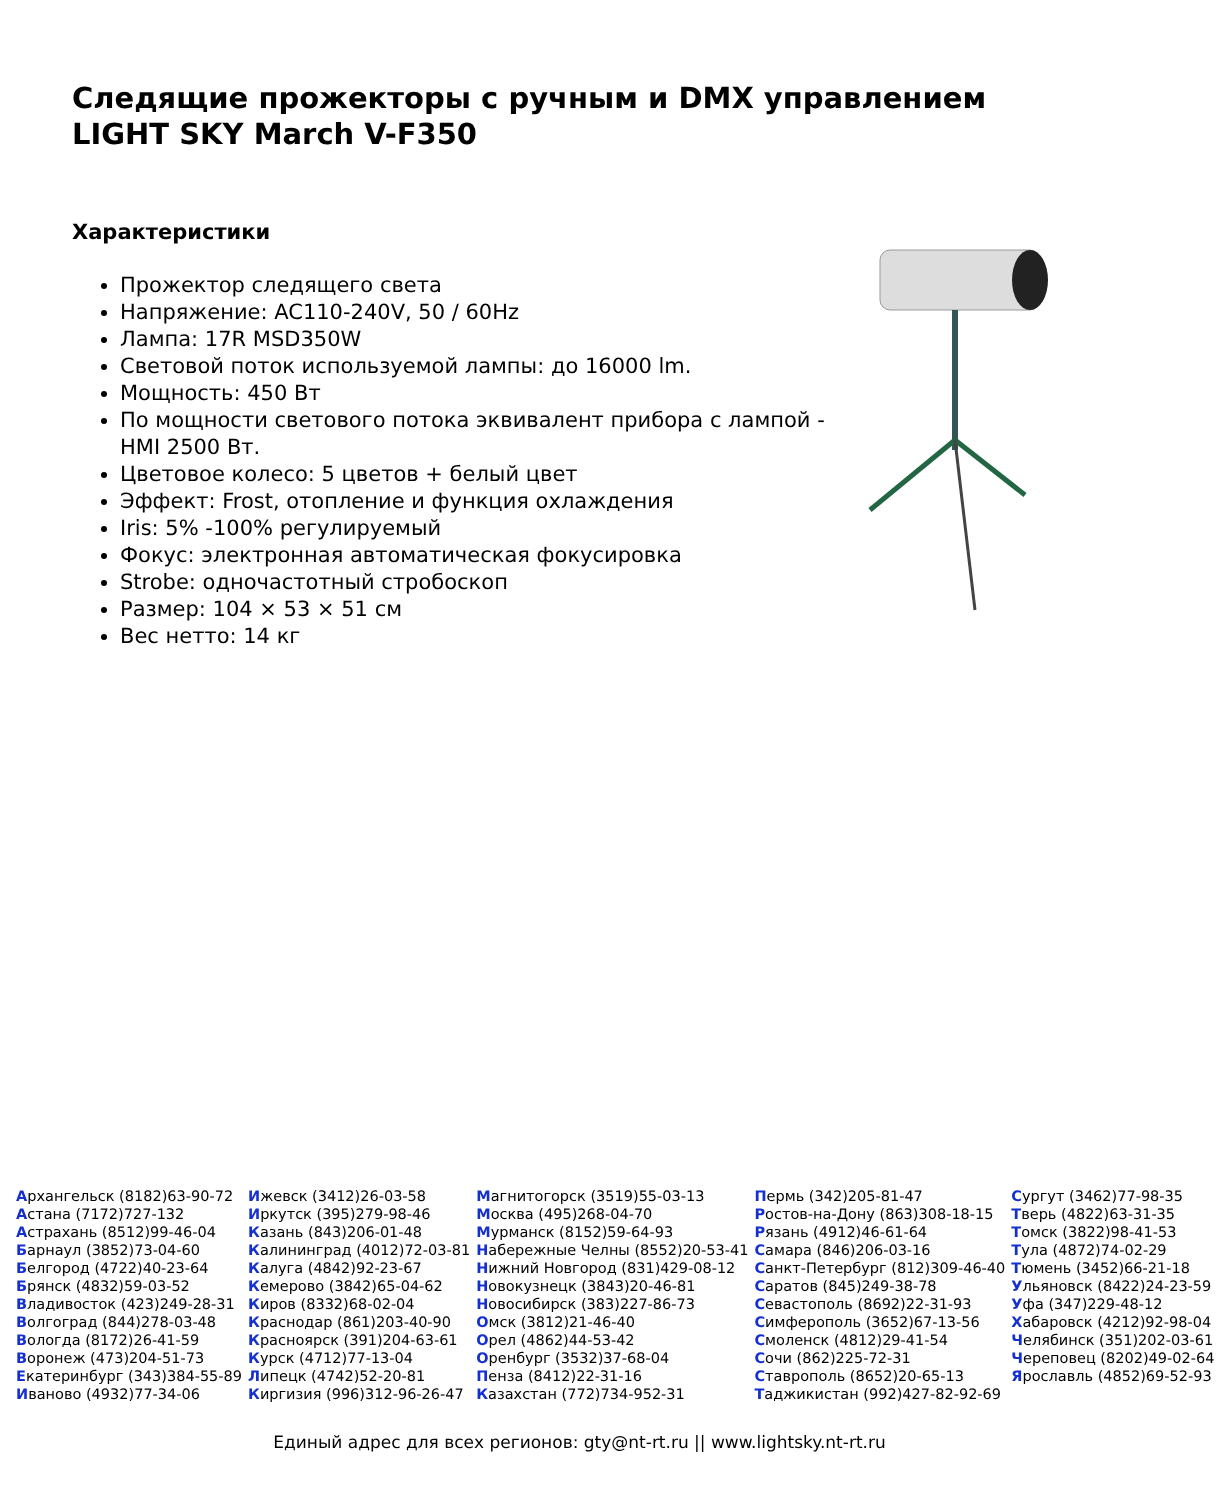Следящие прожекторы с ручным и DMX управлением
LIGHT SKY March V-F350
Характеристики
Прожектор следящего света
Напряжение: AC110-240V, 50 / 60Hz
Лампа: 17R MSD350W
Световой поток используемой лампы: до 16000 lm.
Мощность: 450 Вт
По мощности светового потока эквивалент прибора с лампой -HMI 2500 Вт.
Цветовое колесо: 5 цветов + белый цвет
Эффект: Frost, отопление и функция охлаждения
Iris: 5% -100% регулируемый
Фокус: электронная автоматическая фокусировка
Strobe: одночастотный стробоскоп
Размер: 104 × 53 × 51 см
Вес нетто: 14 кг
| А рхангельск (8182)63-90-72 | И жевск (3412)26-03-58 | М агнитогорск (3519)55-03-13 | П ермь (342)205-81-47 | С ургут (3462)77-98-35 |
| А стана (7172)727-132 | И ркутск (395)279-98-46 | М осква (495)268-04-70 | Р остов-на-Дону (863)308-18-15 | Т верь (4822)63-31-35 |
| А страхань (8512)99-46-04 | К азань (843)206-01-48 | М урманск (8152)59-64-93 | Р язань (4912)46-61-64 | Т омск (3822)98-41-53 |
| Б арнаул (3852)73-04-60 | К алининград (4012)72-03-81 | Н абережные Челны (8552)20-53-41 | С амара (846)206-03-16 | Т ула (4872)74-02-29 |
| Б елгород (4722)40-23-64 | К алуга (4842)92-23-67 | Н ижний Новгород (831)429-08-12 | С анкт-Петербург (812)309-46-40 | Т юмень (3452)66-21-18 |
| Б рянск (4832)59-03-52 | К емерово (3842)65-04-62 | Н овокузнецк (3843)20-46-81 | С аратов (845)249-38-78 | У льяновск (8422)24-23-59 |
| В ладивосток (423)249-28-31 | К иров (8332)68-02-04 | Н овосибирск (383)227-86-73 | С евастополь (8692)22-31-93 | У фа (347)229-48-12 |
| В олгоград (844)278-03-48 | К раснодар (861)203-40-90 | О мск (3812)21-46-40 | С имферополь (3652)67-13-56 | Х абаровск (4212)92-98-04 |
| В ологда (8172)26-41-59 | К расноярск (391)204-63-61 | О рел (4862)44-53-42 | С моленск (4812)29-41-54 | Ч елябинск (351)202-03-61 |
| В оронеж (473)204-51-73 | К урск (4712)77-13-04 | О ренбург (3532)37-68-04 | С очи (862)225-72-31 | Ч ереповец (8202)49-02-64 |
| Е катеринбург (343)384-55-89 | Л ипецк (4742)52-20-81 | П енза (8412)22-31-16 | С таврополь (8652)20-65-13 | Я рославль (4852)69-52-93 |
| И ваново (4932)77-34-06 | К иргизия (996)312-96-26-47 | К азахстан (772)734-952-31 | Т аджикистан (992)427-82-92-69 | |
Единый адрес для всех регионов: gty@nt-rt.ru || www.lightsky.nt-rt.ru